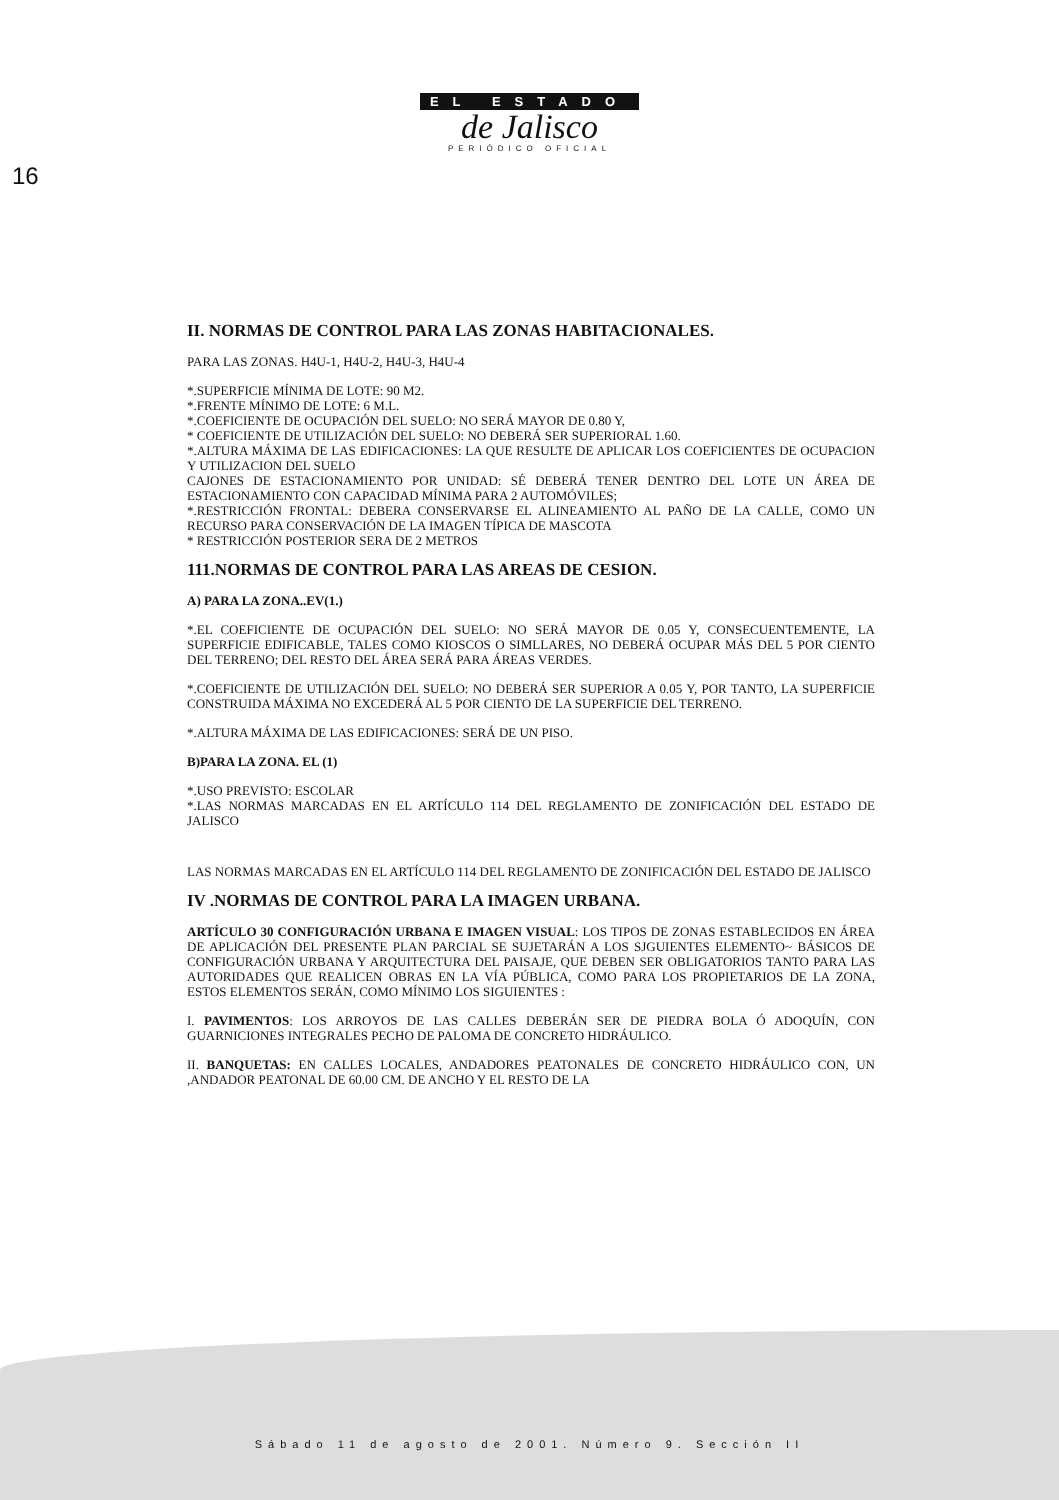EL ESTADO
de Jalisco
PERIÓDICO OFICIAL
16
II. NORMAS DE CONTROL PARA LAS ZONAS HABITACIONALES.
PARA LAS ZONAS. H4U-1, H4U-2, H4U-3, H4U-4
*.SUPERFICIE MÍNIMA DE LOTE: 90 M2.
*.FRENTE MÍNIMO DE LOTE: 6 M.L.
*.COEFICIENTE DE OCUPACIÓN DEL SUELO: NO SERÁ MAYOR DE 0.80 Y,
* COEFICIENTE DE UTILIZACIÓN DEL SUELO: NO DEBERÁ SER SUPERIORAL 1.60.
*.ALTURA MÁXIMA DE LAS EDIFICACIONES: LA QUE RESULTE DE APLICAR LOS COEFICIENTES DE OCUPACION Y UTILIZACION DEL SUELO
CAJONES DE ESTACIONAMIENTO POR UNIDAD: SÉ DEBERÁ TENER DENTRO DEL LOTE UN ÁREA DE ESTACIONAMIENTO CON CAPACIDAD MÍNIMA PARA 2 AUTOMÓVILES;
*.RESTRICCIÓN FRONTAL: DEBERA CONSERVARSE EL ALINEAMIENTO AL PAÑO DE LA CALLE, COMO UN RECURSO PARA CONSERVACIÓN DE LA IMAGEN TÍPICA DE MASCOTA
* RESTRICCIÓN POSTERIOR SERA DE 2 METROS
111.NORMAS DE CONTROL PARA LAS AREAS DE CESION.
A) PARA LA ZONA..EV(1.)
*.EL COEFICIENTE DE OCUPACIÓN DEL SUELO: NO SERÁ MAYOR DE 0.05 Y, CONSECUENTEMENTE, LA SUPERFICIE EDIFICABLE, TALES COMO KIOSCOS O SIMLLARES, NO DEBERÁ OCUPAR MÁS DEL 5 POR CIENTO DEL TERRENO; DEL RESTO DEL ÁREA SERÁ PARA ÁREAS VERDES.
*.COEFICIENTE DE UTILIZACIÓN DEL SUELO: NO DEBERÁ SER SUPERIOR A 0.05 Y, POR TANTO, LA SUPERFICIE CONSTRUIDA MÁXIMA NO EXCEDERÁ AL 5 POR CIENTO DE LA SUPERFICIE DEL TERRENO.
*.ALTURA MÁXIMA DE LAS EDIFICACIONES: SERÁ DE UN PISO.
B)PARA LA ZONA. EL (1)
*.USO PREVISTO: ESCOLAR
*.LAS NORMAS MARCADAS EN EL ARTÍCULO 114 DEL REGLAMENTO DE ZONIFICACIÓN DEL ESTADO DE JALISCO
LAS NORMAS MARCADAS EN EL ARTÍCULO 114 DEL REGLAMENTO DE ZONIFICACIÓN DEL ESTADO DE JALISCO
IV .NORMAS DE CONTROL PARA LA IMAGEN URBANA.
ARTÍCULO 30 CONFIGURACIÓN URBANA E IMAGEN VISUAL: LOS TIPOS DE ZONAS ESTABLECIDOS EN ÁREA DE APLICACIÓN DEL PRESENTE PLAN PARCIAL SE SUJETARÁN A LOS SJGUIENTES ELEMENTO~ BÁSICOS DE CONFIGURACIÓN URBANA Y ARQUITECTURA DEL PAISAJE, QUE DEBEN SER OBLIGATORIOS TANTO PARA LAS AUTORIDADES QUE REALICEN OBRAS EN LA VÍA PÚBLICA, COMO PARA LOS PROPIETARIOS DE LA ZONA, ESTOS ELEMENTOS SERÁN, COMO MÍNIMO LOS SIGUIENTES :
I. PAVIMENTOS: LOS ARROYOS DE LAS CALLES DEBERÁN SER DE PIEDRA BOLA Ó ADOQUÍN, CON GUARNICIONES INTEGRALES PECHO DE PALOMA DE CONCRETO HIDRÁULICO.
II. BANQUETAS: EN CALLES LOCALES, ANDADORES PEATONALES DE CONCRETO HIDRÁULICO CON, UN ,ANDADOR PEATONAL DE 60.00 CM. DE ANCHO Y EL RESTO DE LA
Sábado 11 de agosto de 2001. Número 9. Sección II